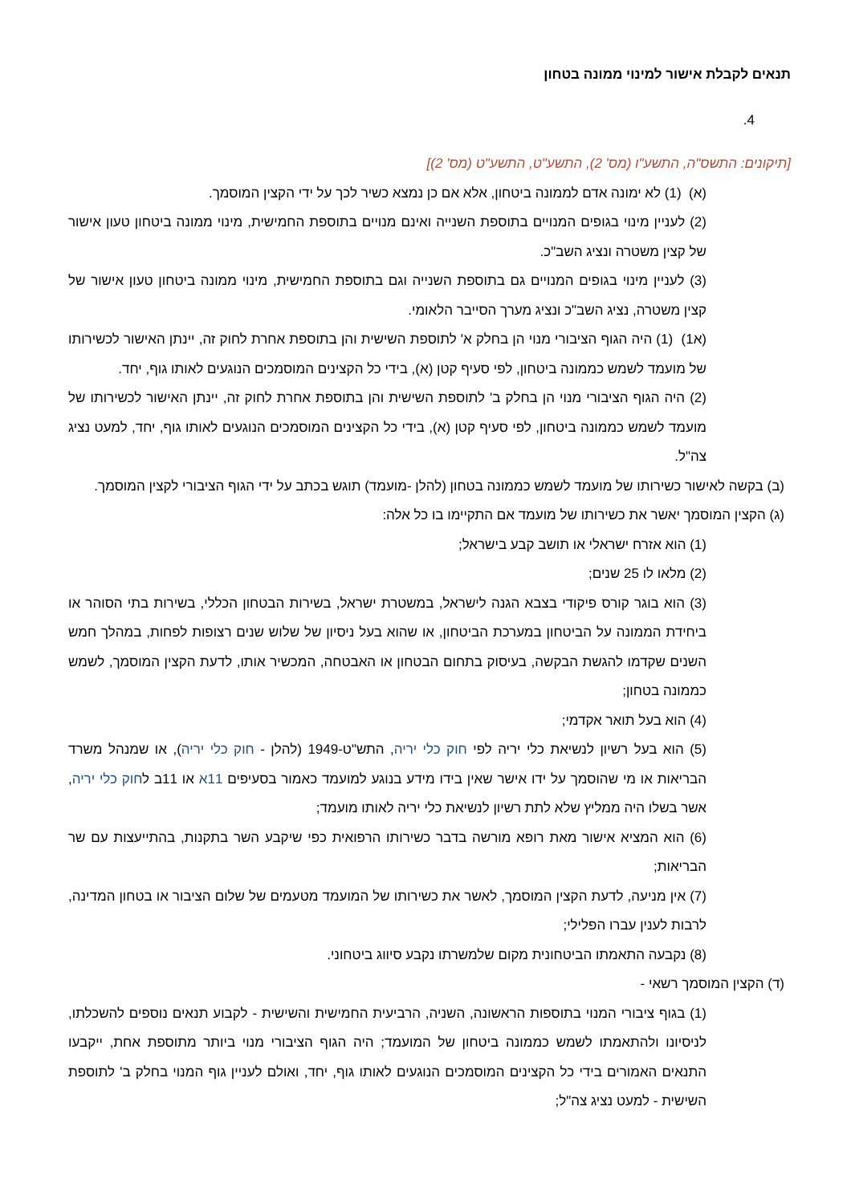תנאים לקבלת אישור למינוי ממונה בטחון
4.
[תיקונים: התשס"ה, התשע"ו (מס' 2), התשע"ט, התשע"ט (מס' 2)]
(א) (1) לא ימונה אדם לממונה ביטחון, אלא אם כן נמצא כשיר לכך על ידי הקצין המוסמך.
(2) לעניין מינוי בגופים המנויים בתוספת השנייה ואינם מנויים בתוספת החמישית, מינוי ממונה ביטחון טעון אישור של קצין משטרה ונציג השב"כ.
(3) לעניין מינוי בגופים המנויים גם בתוספת השנייה וגם בתוספת החמישית, מינוי ממונה ביטחון טעון אישור של קצין משטרה, נציג השב"כ ונציג מערך הסייבר הלאומי.
(א1) (1) היה הגוף הציבורי מנוי הן בחלק א' לתוספת השישית והן בתוספת אחרת לחוק זה, יינתן האישור לכשירותו של מועמד לשמש כממונה ביטחון, לפי סעיף קטן (א), בידי כל הקצינים המוסמכים הנוגעים לאותו גוף, יחד.
(2) היה הגוף הציבורי מנוי הן בחלק ב' לתוספת השישית והן בתוספת אחרת לחוק זה, יינתן האישור לכשירותו של מועמד לשמש כממונה ביטחון, לפי סעיף קטן (א), בידי כל הקצינים המוסמכים הנוגעים לאותו גוף, יחד, למעט נציג צה"ל.
(ב) בקשה לאישור כשירותו של מועמד לשמש כממונה בטחון (להלן -מועמד) תוגש בכתב על ידי הגוף הציבורי לקצין המוסמך.
(ג) הקצין המוסמך יאשר את כשירותו של מועמד אם התקיימו בו כל אלה:
(1) הוא אזרח ישראלי או תושב קבע בישראל;
(2) מלאו לו 25 שנים;
(3) הוא בוגר קורס פיקודי בצבא הגנה לישראל, במשטרת ישראל, בשירות הבטחון הכללי, בשירות בתי הסוהר או ביחידת הממונה על הביטחון במערכת הביטחון, או שהוא בעל ניסיון של שלוש שנים רצופות לפחות, במהלך חמש השנים שקדמו להגשת הבקשה, בעיסוק בתחום הבטחון או האבטחה, המכשיר אותו, לדעת הקצין המוסמך, לשמש כממונה בטחון;
(4) הוא בעל תואר אקדמי;
(5) הוא בעל רשיון לנשיאת כלי יריה לפי חוק כלי יריה, התש"ט-1949 (להלן - חוק כלי יריה), או שמנהל משרד הבריאות או מי שהוסמך על ידו אישר שאין בידו מידע בנוגע למועמד כאמור בסעיפים 11א או 11ב לחוק כלי יריה, אשר בשלו היה ממליץ שלא לתת רשיון לנשיאת כלי יריה לאותו מועמד;
(6) הוא המציא אישור מאת רופא מורשה בדבר כשירותו הרפואית כפי שיקבע השר בתקנות, בהתייעצות עם שר הבריאות;
(7) אין מניעה, לדעת הקצין המוסמך, לאשר את כשירותו של המועמד מטעמים של שלום הציבור או בטחון המדינה, לרבות לענין עברו הפלילי;
(8) נקבעה התאמתו הביטחונית מקום שלמשרתו נקבע סיווג ביטחוני.
(ד) הקצין המוסמך רשאי -
(1) בגוף ציבורי המנוי בתוספות הראשונה, השניה, הרביעית החמישית והשישית - לקבוע תנאים נוספים להשכלתו, לניסיונו ולהתאמתו לשמש כממונה ביטחון של המועמד; היה הגוף הציבורי מנוי ביותר מתוספת אחת, ייקבעו התנאים האמורים בידי כל הקצינים המוסמכים הנוגעים לאותו גוף, יחד, ואולם לעניין גוף המנוי בחלק ב' לתוספת השישית - למעט נציג צה"ל;